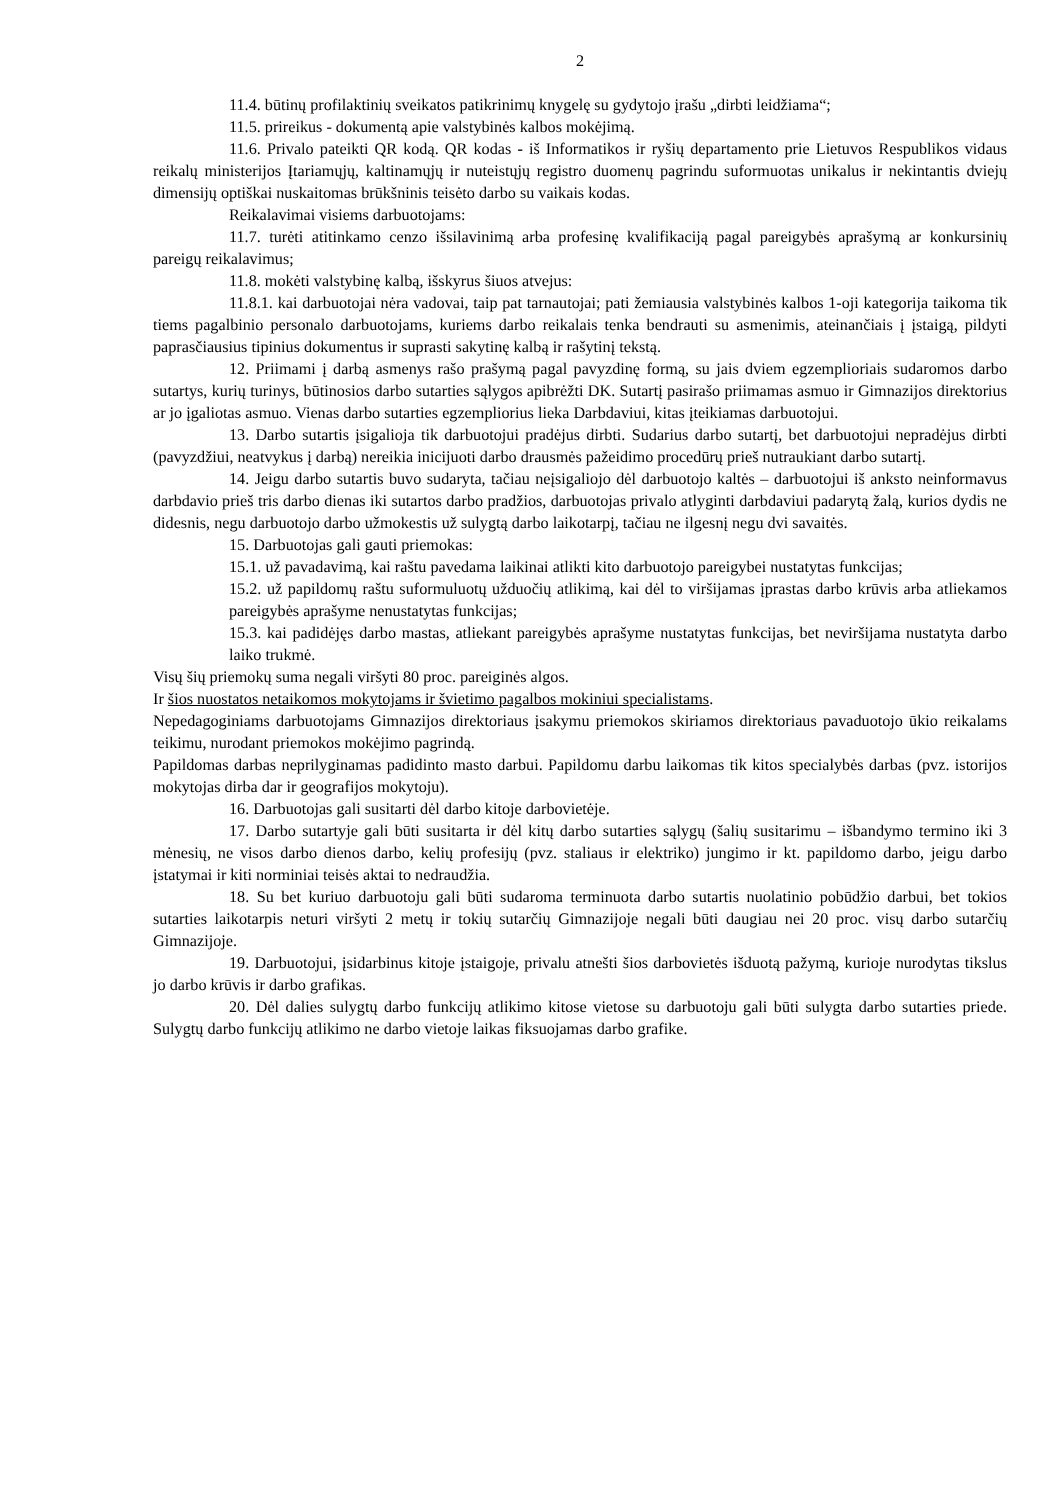2
11.4. būtinų profilaktinių sveikatos patikrinimų knygelę su gydytojo įrašu „dirbti leidžiama“;
11.5. prireikus - dokumentą apie valstybinės kalbos mokėjimą.
11.6. Privalo pateikti QR kodą. QR kodas - iš Informatikos ir ryšių departamento prie Lietuvos Respublikos vidaus reikalų ministerijos Įtariamųjų, kaltinamųjų ir nuteistųjų registro duomenų pagrindu suformuotas unikalus ir nekintantis dviejų dimensijų optiškai nuskaitomas brūkšninis teisėto darbo su vaikais kodas.
Reikalavimai visiems darbuotojams:
11.7. turėti atitinkamo cenzo išsilavinimą arba profesinę kvalifikaciją pagal pareigybės aprašymą ar konkursinių pareigų reikalavimus;
11.8. mokėti valstybinę kalbą, išskyrus šiuos atvejus:
11.8.1. kai darbuotojai nėra vadovai, taip pat tarnautojai; pati žemiausia valstybinės kalbos 1-oji kategorija taikoma tik tiems pagalbinio personalo darbuotojams, kuriems darbo reikalais tenka bendrauti su asmenimis, ateinančiais į įstaigą, pildyti paprasčiausius tipinius dokumentus ir suprasti sakytinę kalbą ir rašytinį tekstą.
12. Priimami į darbą asmenys rašo prašymą pagal pavyzdinę formą, su jais dviem egzemplioriais sudaromos darbo sutartys, kurių turinys, būtinosios darbo sutarties sąlygos apibrėžti DK. Sutartį pasirašo priimamas asmuo ir Gimnazijos direktorius ar jo įgaliotas asmuo. Vienas darbo sutarties egzempliorius lieka Darbdaviui, kitas įteikiamas darbuotojui.
13. Darbo sutartis įsigalioja tik darbuotojui pradėjus dirbti. Sudarius darbo sutartį, bet darbuotojui nepradėjus dirbti (pavyzdžiui, neatvykus į darbą) nereikia inicijuoti darbo drausmės pažeidimo procedūrų prieš nutraukiant darbo sutartį.
14. Jeigu darbo sutartis buvo sudaryta, tačiau neįsigaliojo dėl darbuotojo kaltės – darbuotojui iš anksto neinformavus darbdavio prieš tris darbo dienas iki sutartos darbo pradžios, darbuotojas privalo atlyginti darbdaviui padarytą žalą, kurios dydis ne didesnis, negu darbuotojo darbo užmokestis už sulygtą darbo laikotarpį, tačiau ne ilgesnį negu dvi savaitės.
15. Darbuotojas gali gauti priemokas:
15.1. už pavadavimą, kai raštu pavedama laikinai atlikti kito darbuotojo pareigybei nustatytas funkcijas;
15.2. už papildomų raštu suformuluotų užduočių atlikimą, kai dėl to viršijamas įprastas darbo krūvis arba atliekamos pareigybės aprašyme nenustatytas funkcijas;
15.3. kai padidėjęs darbo mastas, atliekant pareigybės aprašyme nustatytas funkcijas, bet neviršijama nustatyta darbo laiko trukmė.
Visų šių priemokų suma negali viršyti 80 proc. pareiginės algos.
Ir šios nuostatos netaikomos mokytojams ir švietimo pagalbos mokiniui specialistams.
Nepedagoginiams darbuotojams Gimnazijos direktoriaus įsakymu priemokos skiriamos direktoriaus pavaduotojo ūkio reikalams teikimu, nurodant priemokos mokėjimo pagrindą.
Papildomas darbas neprilyginamas padidinto masto darbui. Papildomu darbu laikomas tik kitos specialybės darbas (pvz. istorijos mokytojas dirba dar ir geografijos mokytoju).
16. Darbuotojas gali susitarti dėl darbo kitoje darbovietėje.
17. Darbo sutartyje gali būti susitarta ir dėl kitų darbo sutarties sąlygų (šalių susitarimu – išbandymo termino iki 3 mėnesių, ne visos darbo dienos darbo, kelių profesijų (pvz. staliaus ir elektriko) jungimo ir kt. papildomo darbo, jeigu darbo įstatymai ir kiti norminiai teisės aktai to nedraudžia.
18. Su bet kuriuo darbuotoju gali būti sudaroma terminuota darbo sutartis nuolatinio pobūdžio darbui, bet tokios sutarties laikotarpis neturi viršyti 2 metų ir tokių sutarčių Gimnazijoje negali būti daugiau nei 20 proc. visų darbo sutarčių Gimnazijoje.
19. Darbuotojui, įsidarbinus kitoje įstaigoje, privalu atnešti šios darbovietės išduotą pažymą, kurioje nurodytas tikslus jo darbo krūvis ir darbo grafikas.
20. Dėl dalies sulygtų darbo funkcijų atlikimo kitose vietose su darbuotoju gali būti sulygta darbo sutarties priede. Sulygtų darbo funkcijų atlikimo ne darbo vietoje laikas fiksuojamas darbo grafike.